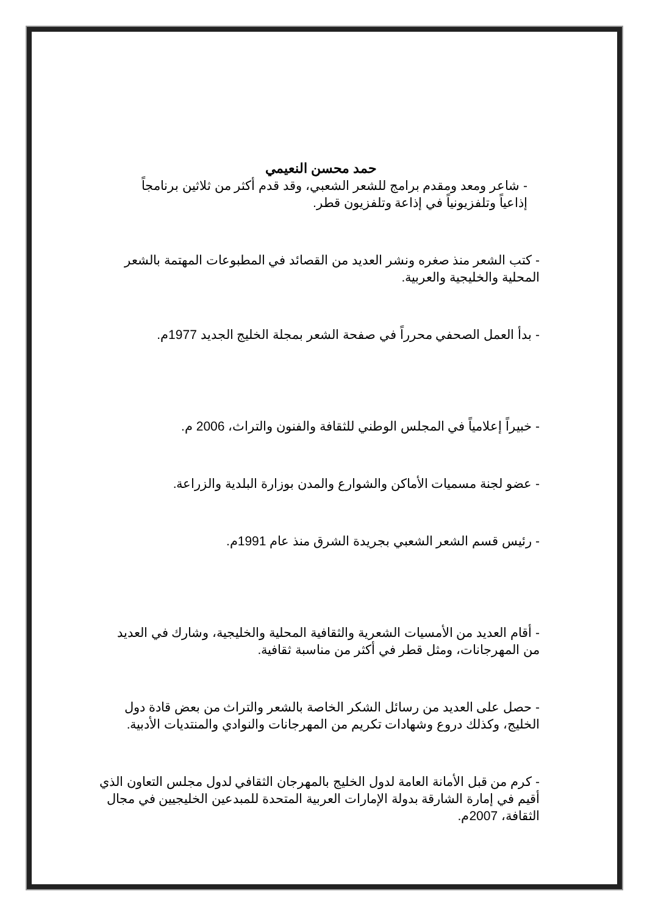حمد محسن النعيمي
- شاعر ومعد ومقدم برامج للشعر الشعبي، وقد قدم أكثر من ثلاثين برنامجاً إذاعياً وتلفزيونياً في إذاعة وتلفزيون قطر.
- كتب الشعر منذ صغره ونشر العديد من القصائد في المطبوعات المهتمة بالشعر المحلية والخليجية والعربية.
- بدأ العمل الصحفي محرراً في صفحة الشعر بمجلة الخليج الجديد 1977م.
- خبيراً إعلامياً في المجلس الوطني للثقافة والفنون والتراث، 2006 م.
- عضو لجنة مسميات الأماكن والشوارع والمدن بوزارة البلدية والزراعة.
- رئيس قسم الشعر الشعبي بجريدة الشرق منذ عام 1991م.
- أقام العديد من الأمسيات الشعرية والثقافية المحلية والخليجية، وشارك في العديد من المهرجانات، ومثل قطر في أكثر من مناسبة ثقافية.
- حصل على العديد من رسائل الشكر الخاصة بالشعر والتراث من بعض قادة دول الخليج، وكذلك دروع وشهادات تكريم من المهرجانات والنوادي والمنتديات الأدبية.
- كرم من قبل الأمانة العامة لدول الخليج بالمهرجان الثقافي لدول مجلس التعاون الذي أقيم في إمارة الشارقة بدولة الإمارات العربية المتحدة للمبدعين الخليجيين في مجال الثقافة، 2007م.